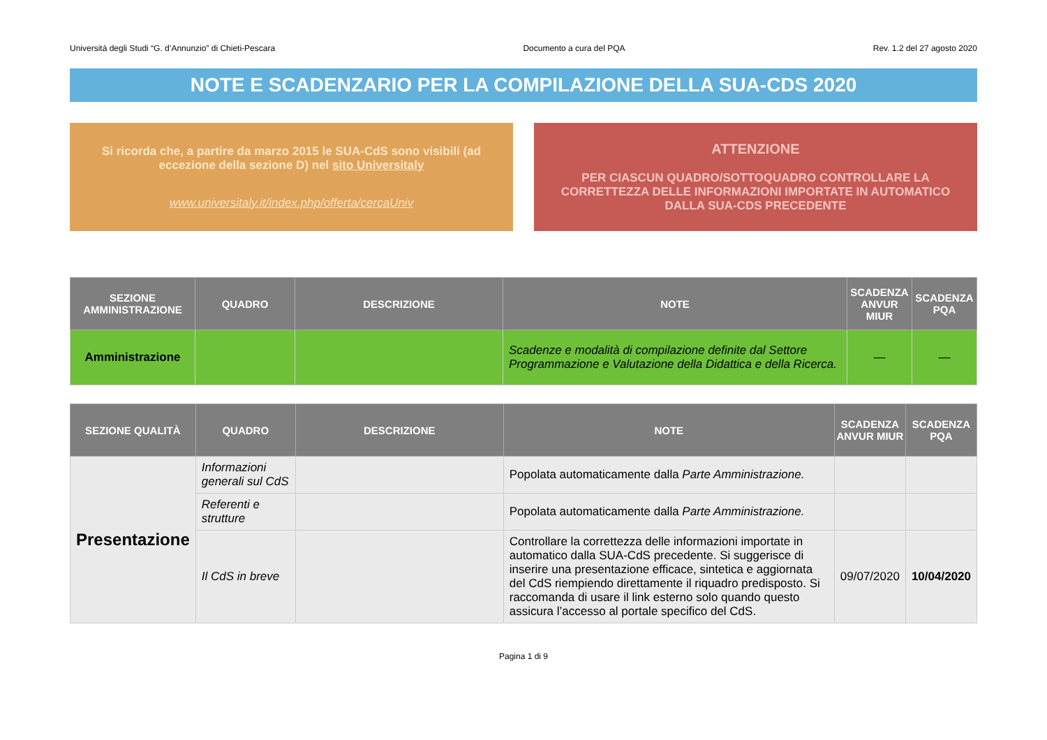Università degli Studi “G. d’Annunzio” di Chieti-Pescara Documento a cura del PQA Rev. 1.2 del 27 agosto 2020
NOTE E SCADENZARIO PER LA COMPILAZIONE DELLA SUA-CDS 2020
Si ricorda che, a partire da marzo 2015 le SUA-CdS sono visibili (ad eccezione della sezione D) nel sito Universitaly
www.universitaly.it/index.php/offerta/cercaUniv
ATTENZIONE
PER CIASCUN QUADRO/SOTTOQUADRO CONTROLLARE LA CORRETTEZZA DELLE INFORMAZIONI IMPORTATE IN AUTOMATICO DALLA SUA-CDS PRECEDENTE
| SEZIONE AMMINISTRAZIONE | QUADRO | DESCRIZIONE | NOTE | SCADENZA ANVUR MIUR | SCADENZA PQA |
| --- | --- | --- | --- | --- | --- |
| Amministrazione | | | Scadenze e modalità di compilazione definite dal Settore Programmazione e Valutazione della Didattica e della Ricerca. | — | — |
| SEZIONE QUALITÀ | QUADRO | DESCRIZIONE | NOTE | SCADENZA ANVUR MIUR | SCADENZA PQA |
| --- | --- | --- | --- | --- | --- |
| Presentazione | Informazioni generali sul CdS | | Popolata automaticamente dalla Parte Amministrazione. | | |
| | Referenti e strutture | | Popolata automaticamente dalla Parte Amministrazione. | | |
| | Il CdS in breve | | Controllare la correttezza delle informazioni importate in automatico dalla SUA-CdS precedente. Si suggerisce di inserire una presentazione efficace, sintetica e aggiornata del CdS riempiendo direttamente il riquadro predisposto. Si raccomanda di usare il link esterno solo quando questo assicura l’accesso al portale specifico del CdS. | 09/07/2020 | 10/04/2020 |
Pagina 1 di 9